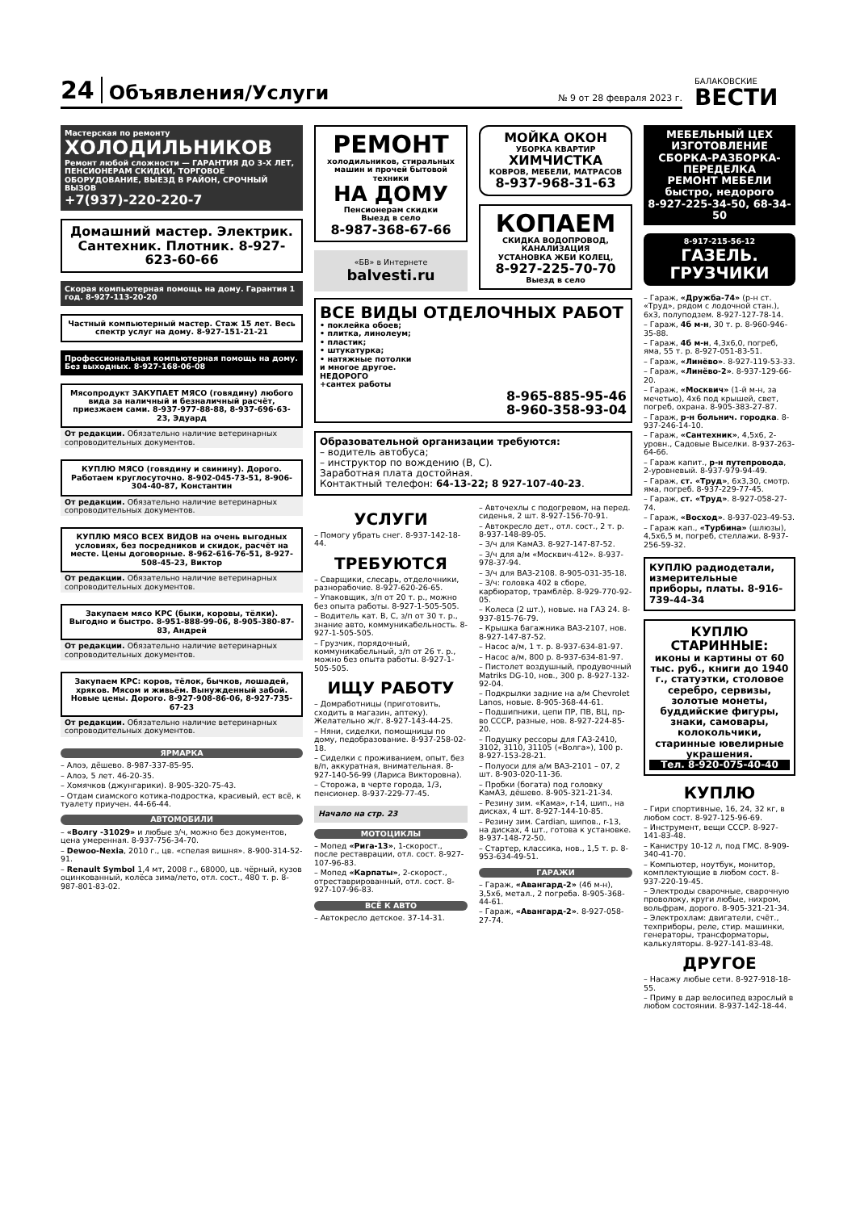24 Объявления/Услуги № 9 от 28 февраля 2023 г.
БАЛАКОВСКИЕ
ВЕСТИ
Мастерская по ремонту
ХОЛОДИЛЬНИКОВ
Ремонт любой сложности — ГАРАНТИЯ ДО 3-Х ЛЕТ, ПЕНСИОНЕРАМ СКИДКИ, ТОРГОВОЕ ОБОРУДОВАНИЕ, ВЫЕЗД В РАЙОН, СРОЧНЫЙ ВЫЗОВ
+7(937)-220-220-7
Домашний мастер. Электрик. Сантехник. Плотник. 8-927-623-60-66
Скорая компьютерная помощь на дому. Гарантия 1 год. 8-927-113-20-20
Частный компьютерный мастер. Стаж 15 лет. Весь спектр услуг на дому. 8-927-151-21-21
Профессиональная компьютерная помощь на дому. Без выходных. 8-927-168-06-08
Мясопродукт ЗАКУПАЕТ МЯСО (говядину) любого вида за наличный и безналичный расчёт, приезжаем сами. 8-937-977-88-88, 8-937-696-63-23, Эдуард
От редакции. Обязательно наличие ветеринарных сопроводительных документов.
КУПЛЮ МЯСО (говядину и свинину). Дорого. Работаем круглосуточно. 8-902-045-73-51, 8-906-304-40-87, Константин
От редакции. Обязательно наличие ветеринарных сопроводительных документов.
КУПЛЮ МЯСО ВСЕХ ВИДОВ на очень выгодных условиях, без посредников и скидок, расчёт на месте. Цены договорные. 8-962-616-76-51, 8-927-508-45-23, Виктор
От редакции. Обязательно наличие ветеринарных сопроводительных документов.
Закупаем мясо КРС (быки, коровы, тёлки). Выгодно и быстро. 8-951-888-99-06, 8-905-380-87-83, Андрей
От редакции. Обязательно наличие ветеринарных сопроводительных документов.
Закупаем КРС: коров, тёлок, бычков, лошадей, хряков. Мясом и живьём. Вынужденный забой. Новые цены. Дорого. 8-927-908-86-06, 8-927-735-67-23
От редакции. Обязательно наличие ветеринарных сопроводительных документов.
ЯРМАРКА
– Алоэ, дёшево. 8-987-337-85-95.
– Алоэ, 5 лет. 46-20-35.
– Хомячков (джунгарики). 8-905-320-75-43.
– Отдам сиамского котика-подростка, красивый, ест всё, к туалету приучен. 44-66-44.
АВТОМОБИЛИ
– «Волгу -31029» и любые з/ч, можно без документов, цена умеренная. 8-937-756-34-70.
– Dewoo-Nexia, 2010 г., цв. «спелая вишня». 8-900-314-52-91.
– Renault Symbol 1,4 мт, 2008 г., 68000, цв. чёрный, кузов оцинкованный, колёса зима/лето, отл. сост., 480 т. р. 8-987-801-83-02.
РЕМОНТ
холодильников, стиральных машин и прочей бытовой техники
НА ДОМУ
Пенсионерам скидки
Выезд в село
8-987-368-67-66
«БВ» в Интернете
balvesti.ru
МОЙКА ОКОН
УБОРКА КВАРТИР
ХИМЧИСТКА
КОВРОВ, МЕБЕЛИ, МАТРАСОВ
8-937-968-31-63
КОПАЕМ
СКИДКА ВОДОПРОВОД, КАНАЛИЗАЦИЯ
УСТАНОВКА ЖБИ КОЛЕЦ,
8-927-225-70-70
Выезд в село
ВСЕ ВИДЫ ОТДЕЛОЧНЫХ РАБОТ
• поклейка обоев;
• плитка, линолеум;
• пластик;
• штукатурка;
• натяжные потолки
и многое другое.
НЕДОРОГО
+сантех работы
8-965-885-95-46
8-960-358-93-04
Образовательной организации требуются:
– водитель автобуса;
– инструктор по вождению (В, С).
Заработная плата достойная.
Контактный телефон: 64-13-22; 8 927-107-40-23.
УСЛУГИ
– Помогу убрать снег. 8-937-142-18-44.
ТРЕБУЮТСЯ
– Сварщики, слесарь, отделочники, разнорабочие. 8-927-620-26-65.
– Упаковщик, з/п от 20 т. р., можно без опыта работы. 8-927-1-505-505.
– Водитель кат. В, С, з/п от 30 т. р., знание авто, коммуникабельность. 8-927-1-505-505.
– Грузчик, порядочный, коммуникабельный, з/п от 26 т. р., можно без опыта работы. 8-927-1-505-505.
ИЩУ РАБОТУ
– Домработницы (приготовить, сходить в магазин, аптеку). Желательно ж/г. 8-927-143-44-25.
– Няни, сиделки, помощницы по дому, педобразование. 8-937-258-02-18.
– Сиделки с проживанием, опыт, без в/п, аккуратная, внимательная. 8-927-140-56-99 (Лариса Викторовна).
– Сторожа, в черте города, 1/3, пенсионер. 8-937-229-77-45.
Начало на стр. 23
МОТОЦИКЛЫ
– Мопед «Рига-13», 1-скорост., после реставрации, отл. сост. 8-927-107-96-83.
– Мопед «Карпаты», 2-скорост., отреставрированный, отл. сост. 8-927-107-96-83.
ВСЁ К АВТО
– Автокресло детское. 37-14-31.
– Авточехлы с подогревом, на перед. сиденья, 2 шт. 8-927-156-70-91.
– Автокресло дет., отл. сост., 2 т. р. 8-937-148-89-05.
– З/ч для КамАЗ. 8-927-147-87-52.
– З/ч для а/м «Москвич-412». 8-937-978-37-94.
– З/ч для ВАЗ-2108. 8-905-031-35-18.
– З/ч: головка 402 в сборе, карбюратор, трамблёр. 8-929-770-92-05.
– Колеса (2 шт.), новые. на ГАЗ 24. 8-937-815-76-79.
– Крышка багажника ВАЗ-2107, нов. 8-927-147-87-52.
– Насос а/м, 1 т. р. 8-937-634-81-97.
– Насос а/м, 800 р. 8-937-634-81-97.
– Пистолет воздушный, продувочный Matriks DG-10, нов., 300 р. 8-927-132-92-04.
– Подкрылки задние на а/м Chevrolet Lanos, новые. 8-905-368-44-61.
– Подшипники, цепи ПР, ПВ, ВЦ, пр-во СССР, разные, нов. 8-927-224-85-20.
– Подушку рессоры для ГАЗ-2410, 3102, 3110, 31105 («Волга»), 100 р. 8-927-153-28-21.
– Полуоси для а/м ВАЗ-2101 – 07, 2 шт. 8-903-020-11-36.
– Пробки (богата) под головку КамАЗ, дёшево. 8-905-321-21-34.
– Резину зим. «Кама», r-14, шип., на дисках, 4 шт. 8-927-144-10-85.
– Резину зим. Cardian, шипов., r-13, на дисках, 4 шт., готова к установке. 8-937-148-72-50.
– Стартер, классика, нов., 1,5 т. р. 8-953-634-49-51.
ГАРАЖИ
– Гараж, «Авангард-2» (4б м-н), 3,5х6, метал., 2 погреба. 8-905-368-44-61.
– Гараж, «Авангард-2». 8-927-058-27-74.
МЕБЕЛЬНЫЙ ЦЕХ
ИЗГОТОВЛЕНИЕ
СБОРКА-РАЗБОРКА-
ПЕРЕДЕЛКА
РЕМОНТ МЕБЕЛИ
быстро, недорого
8-927-225-34-50, 68-34-50
8-917-215-56-12
ГАЗЕЛЬ. ГРУЗЧИКИ
– Гараж, «Дружба-74» (р-н ст. «Труд», рядом с лодочной стан.), 6х3, полуподзем. 8-927-127-78-14.
– Гараж, 4б м-н, 30 т. р. 8-960-946-35-88.
– Гараж, 4б м-н, 4,3х6,0, погреб, яма, 55 т. р. 8-927-051-83-51.
– Гараж, «Линёво». 8-927-119-53-33.
– Гараж, «Линёво-2». 8-937-129-66-20.
– Гараж, «Москвич» (1-й м-н, за мечетью), 4х6 под крышей, свет, погреб, охрана. 8-905-383-27-87.
– Гараж, р-н больнич. городка. 8-937-246-14-10.
– Гараж, «Сантехник», 4,5х6, 2-уровн., Садовые Выселки. 8-937-263-64-66.
– Гараж капит., р-н путепровода, 2-уровневый. 8-937-979-94-49.
– Гараж, ст. «Труд», 6х3,30, смотр. яма, погреб. 8-937-229-77-45.
– Гараж, ст. «Труд». 8-927-058-27-74.
– Гараж, «Восход». 8-937-023-49-53.
– Гараж кап., «Турбина» (шлюзы), 4,5х6,5 м, погреб, стеллажи. 8-937-256-59-32.
КУПЛЮ радиодетали, измерительные приборы, платы. 8-916-739-44-34
КУПЛЮ СТАРИННЫЕ:
иконы и картины от 60 тыс. руб., книги до 1940 г., статуэтки, столовое серебро, сервизы, золотые монеты, буддийские фигуры, знаки, самовары, колокольчики, старинные ювелирные украшения.
Тел. 8-920-075-40-40
КУПЛЮ
– Гири спортивные, 16, 24, 32 кг, в любом сост. 8-927-125-96-69.
– Инструмент, вещи СССР. 8-927-141-83-48.
– Канистру 10-12 л, под ГМС. 8-909-340-41-70.
– Компьютер, ноутбук, монитор, комплектующие в любом сост. 8-937-220-19-45.
– Электроды сварочные, сварочную проволоку, круги любые, нихром, вольфрам, дорого. 8-905-321-21-34.
– Электрохлам: двигатели, счёт., техприборы, реле, стир. машинки, генераторы, трансформаторы, калькуляторы. 8-927-141-83-48.
ДРУГОЕ
– Насажу любые сети. 8-927-918-18-55.
– Приму в дар велосипед взрослый в любом состоянии. 8-937-142-18-44.